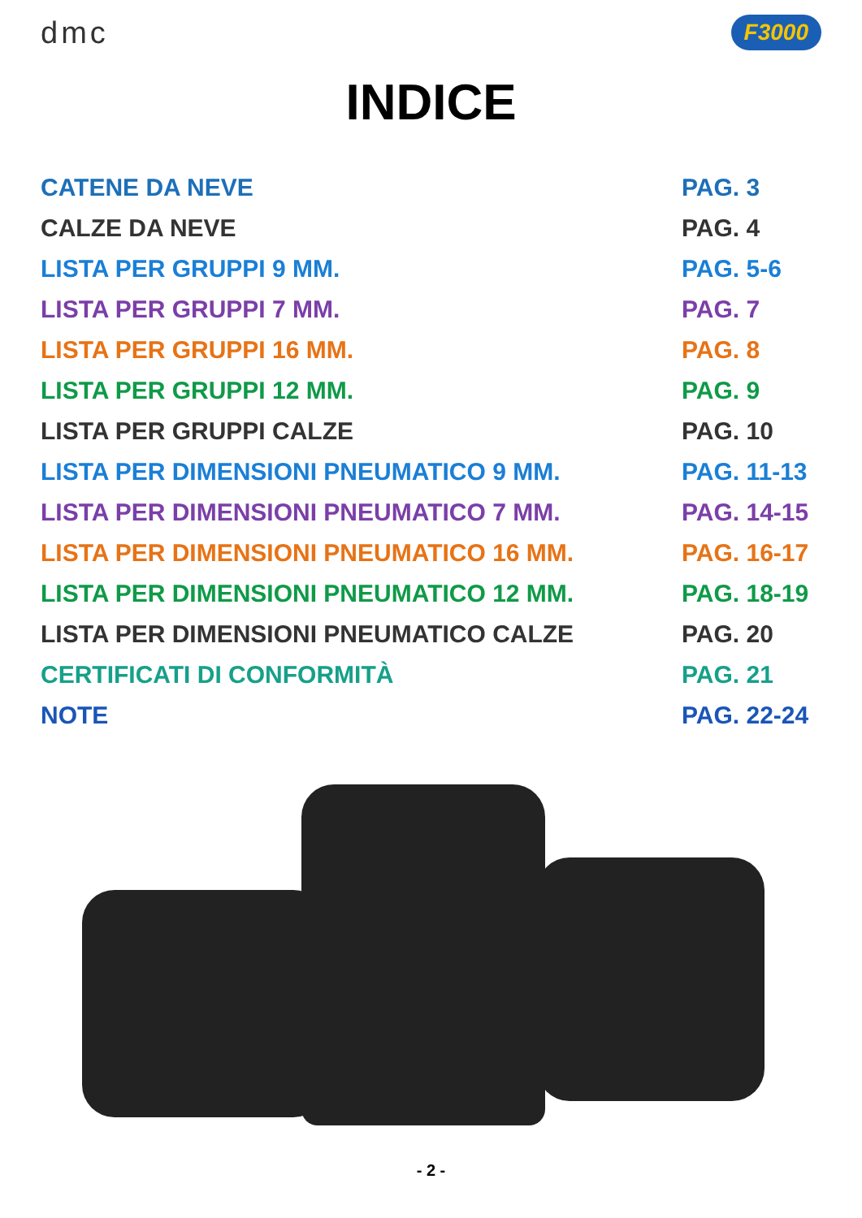dmc
F3000
INDICE
CATENE DA NEVE PAG. 3
CALZE DA NEVE PAG. 4
LISTA PER GRUPPI 9 MM. PAG. 5-6
LISTA PER GRUPPI 7 MM. PAG. 7
LISTA PER GRUPPI 16 MM. PAG. 8
LISTA PER GRUPPI 12 MM. PAG. 9
LISTA PER GRUPPI CALZE PAG. 10
LISTA PER DIMENSIONI PNEUMATICO 9 MM. PAG. 11-13
LISTA PER DIMENSIONI PNEUMATICO 7 MM. PAG. 14-15
LISTA PER DIMENSIONI PNEUMATICO 16 MM. PAG. 16-17
LISTA PER DIMENSIONI PNEUMATICO 12 MM. PAG. 18-19
LISTA PER DIMENSIONI PNEUMATICO CALZE PAG. 20
CERTIFICATI DI CONFORMITÀ PAG. 21
NOTE PAG. 22-24
- 2 -